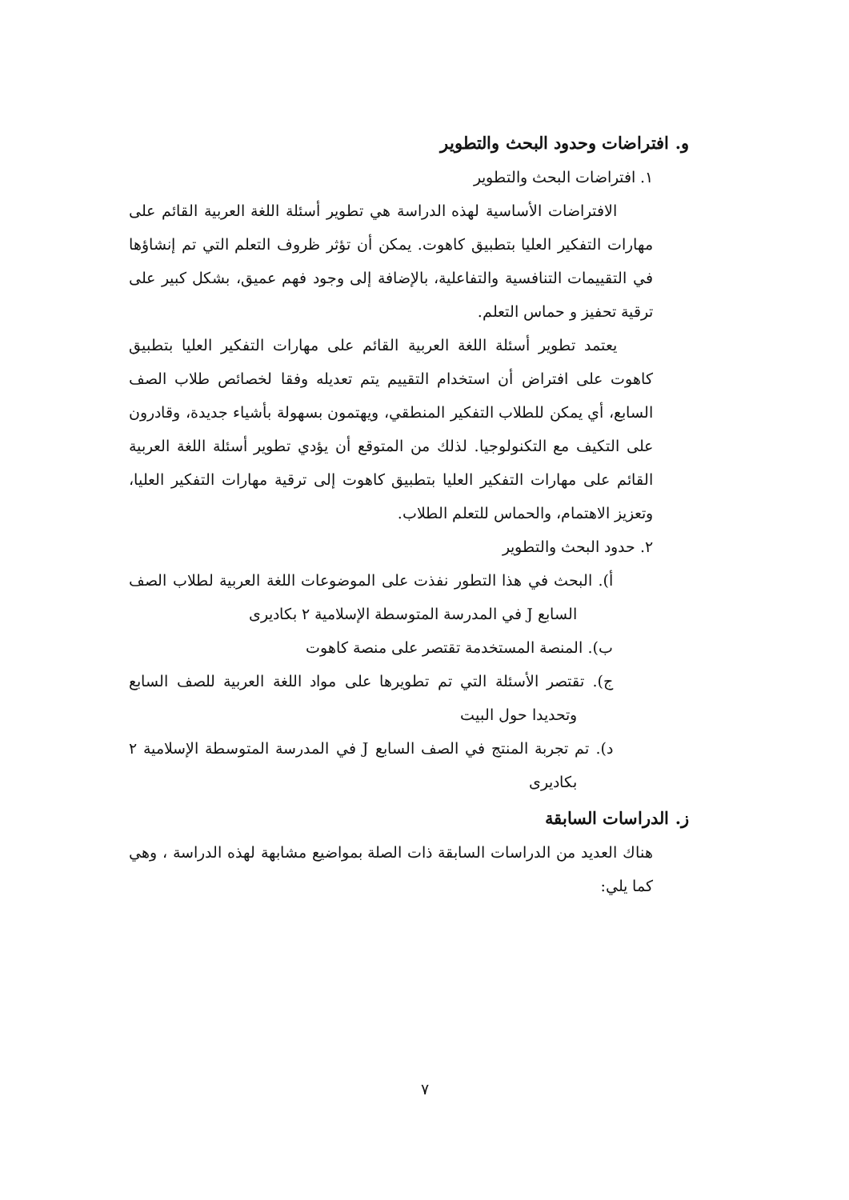و. افتراضات وحدود البحث والتطوير
١. افتراضات البحث والتطوير
الافتراضات الأساسية لهذه الدراسة هي تطوير أسئلة اللغة العربية القائم على مهارات التفكير العليا بتطبيق كاهوت. يمكن أن تؤثر ظروف التعلم التي تم إنشاؤها في التقييمات التنافسية والتفاعلية، بالإضافة إلى وجود فهم عميق، بشكل كبير على ترقية تحفيز و حماس التعلم.
يعتمد تطوير أسئلة اللغة العربية القائم على مهارات التفكير العليا بتطبيق كاهوت على افتراض أن استخدام التقييم يتم تعديله وفقا لخصائص طلاب الصف السابع، أي يمكن للطلاب التفكير المنطقي، ويهتمون بسهولة بأشياء جديدة، وقادرون على التكيف مع التكنولوجيا. لذلك من المتوقع أن يؤدي تطوير أسئلة اللغة العربية القائم على مهارات التفكير العليا بتطبيق كاهوت إلى ترقية مهارات التفكير العليا، وتعزيز الاهتمام، والحماس للتعلم الطلاب.
٢. حدود البحث والتطوير
أ). البحث في هذا التطور نفذت على الموضوعات اللغة العربية لطلاب الصف السابع J في المدرسة المتوسطة الإسلامية ٢ بكاديرى
ب). المنصة المستخدمة تقتصر على منصة كاهوت
ج). تقتصر الأسئلة التي تم تطويرها على مواد اللغة العربية للصف السابع وتحديدا حول البيت
د). تم تجربة المنتج في الصف السابع J في المدرسة المتوسطة الإسلامية ٢ بكاديرى
ز. الدراسات السابقة
هناك العديد من الدراسات السابقة ذات الصلة بمواضيع مشابهة لهذه الدراسة ، وهي كما يلي:
٧